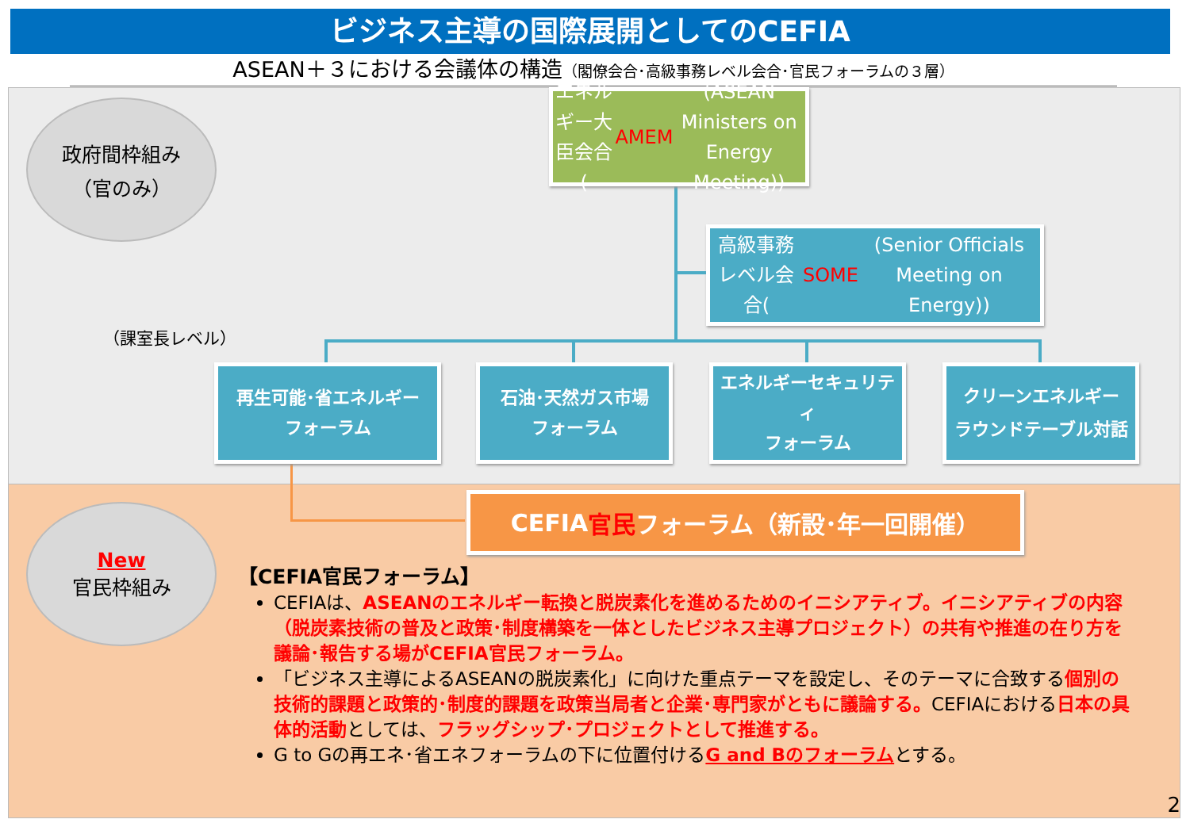ビジネス主導の国際展開としてのCEFIA
ASEAN＋３における会議体の構造（閣僚会合･高級事務レベル会合･官民フォーラムの３層）
政府間枠組み
（官のみ）
エネルギー大臣会合
(AMEM (ASEAN Ministers on Energy Meeting))
高級事務レベル会合(SOME (Senior Officials Meeting on Energy))
（課室長レベル）
再生可能･省エネルギー
フォーラム
石油･天然ガス市場
フォーラム
エネルギーセキュリティ
フォーラム
クリーンエネルギー
ラウンドテーブル対話
New
官民枠組み
CEFIA 官民 フォーラム（新設･年一回開催）
【CEFIA官民フォーラム】
CEFIAは、ASEANのエネルギー転換と脱炭素化を進めるためのイニシアティブ。イニシアティブの内容（脱炭素技術の普及と政策･制度構築を一体としたビジネス主導プロジェクト）の共有や推進の在り方を議論･報告する場がCEFIA官民フォーラム。
「ビジネス主導によるASEANの脱炭素化」に向けた重点テーマを設定し、そのテーマに合致する個別の技術的課題と政策的･制度的課題を政策当局者と企業･専門家がともに議論する。CEFIAにおける日本の具体的活動としては、フラッグシップ･プロジェクトとして推進する。
G to Gの再エネ･省エネフォーラムの下に位置付けるG and Bのフォーラムとする。
2